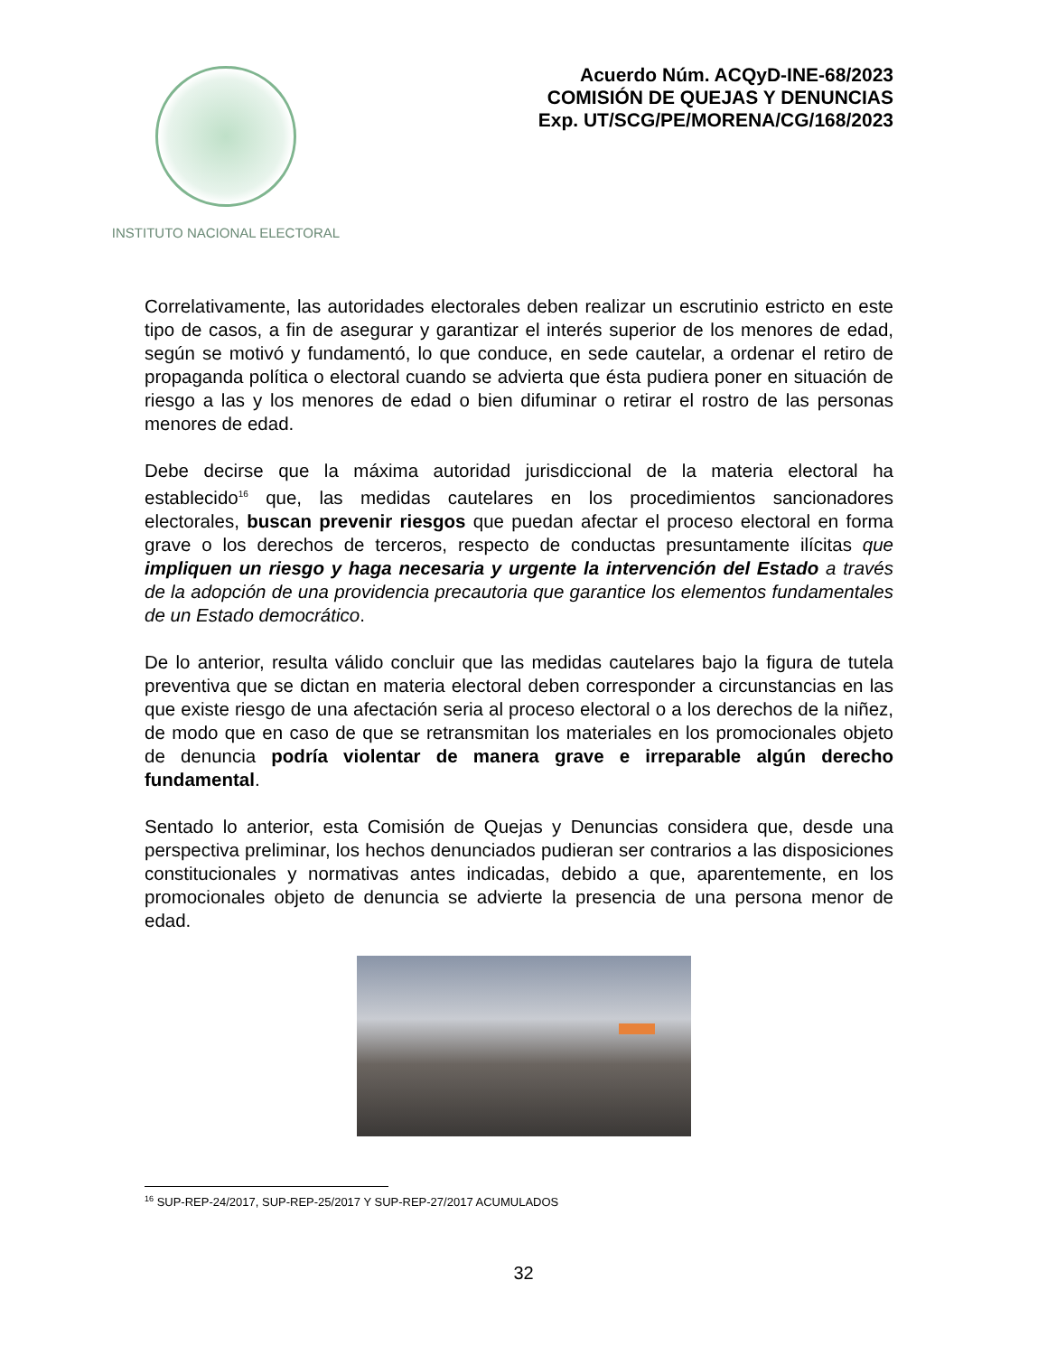INSTITUTO NACIONAL ELECTORAL
Acuerdo Núm. ACQyD-INE-68/2023
COMISIÓN DE QUEJAS Y DENUNCIAS
Exp. UT/SCG/PE/MORENA/CG/168/2023
Correlativamente, las autoridades electorales deben realizar un escrutinio estricto en este tipo de casos, a fin de asegurar y garantizar el interés superior de los menores de edad, según se motivó y fundamentó, lo que conduce, en sede cautelar, a ordenar el retiro de propaganda política o electoral cuando se advierta que ésta pudiera poner en situación de riesgo a las y los menores de edad o bien difuminar o retirar el rostro de las personas menores de edad.
Debe decirse que la máxima autoridad jurisdiccional de la materia electoral ha establecido<sup>16</sup> que, las medidas cautelares en los procedimientos sancionadores electorales, buscan prevenir riesgos que puedan afectar el proceso electoral en forma grave o los derechos de terceros, respecto de conductas presuntamente ilícitas que impliquen un riesgo y haga necesaria y urgente la intervención del Estado a través de la adopción de una providencia precautoria que garantice los elementos fundamentales de un Estado democrático.
De lo anterior, resulta válido concluir que las medidas cautelares bajo la figura de tutela preventiva que se dictan en materia electoral deben corresponder a circunstancias en las que existe riesgo de una afectación seria al proceso electoral o a los derechos de la niñez, de modo que en caso de que se retransmitan los materiales en los promocionales objeto de denuncia podría violentar de manera grave e irreparable algún derecho fundamental.
Sentado lo anterior, esta Comisión de Quejas y Denuncias considera que, desde una perspectiva preliminar, los hechos denunciados pudieran ser contrarios a las disposiciones constitucionales y normativas antes indicadas, debido a que, aparentemente, en los promocionales objeto de denuncia se advierte la presencia de una persona menor de edad.
<sup>16</sup> SUP-REP-24/2017, SUP-REP-25/2017 Y SUP-REP-27/2017 ACUMULADOS
32